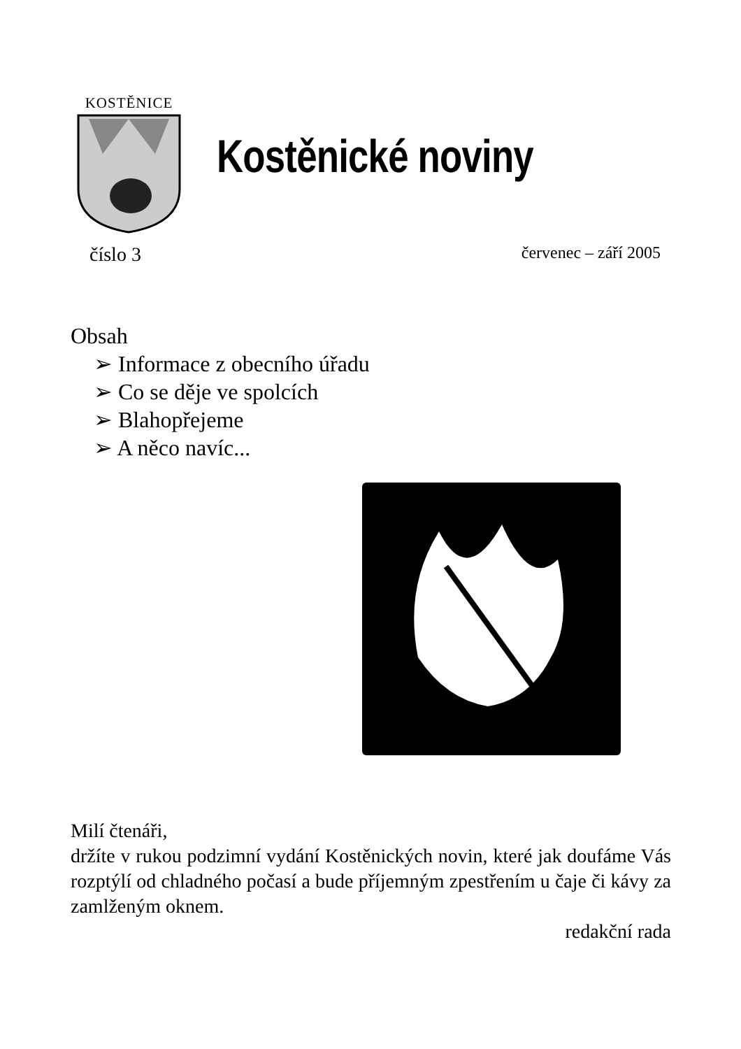KOSTĚNICE
Kostěnické noviny
číslo 3 červenec – září 2005
Obsah
➢ Informace z obecního úřadu
➢ Co se děje ve spolcích
➢ Blahopřejeme
➢ A něco navíc...
Milí čtenáři,
držíte v rukou podzimní vydání Kostěnických novin, které jak doufáme Vás rozptýlí od chladného počasí a bude příjemným zpestřením u čaje či kávy za zamlženým oknem.
redakční rada